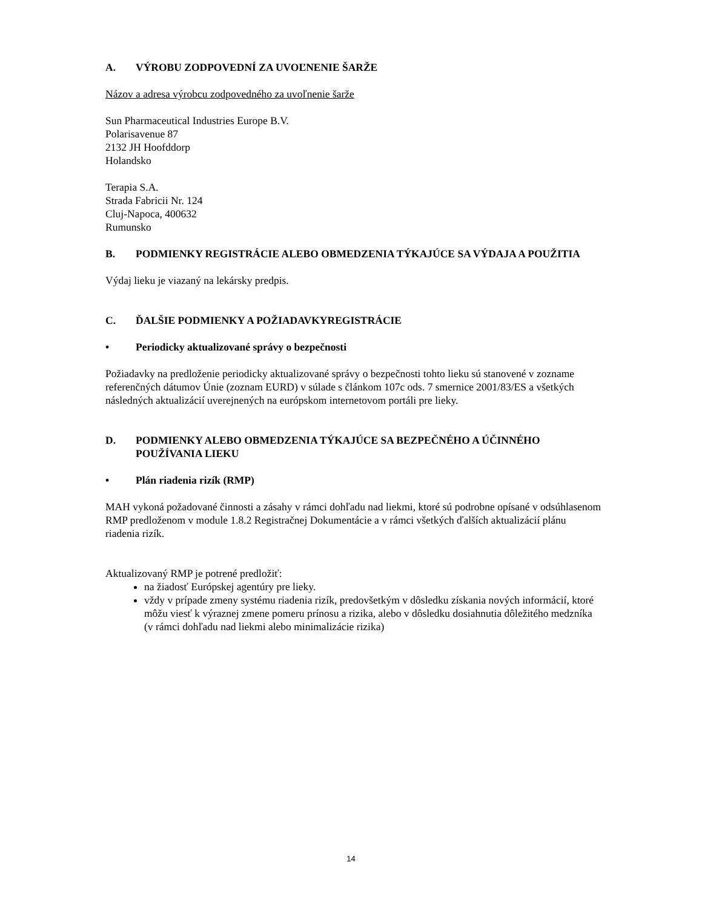A. VÝROBU ZODPOVEDNÍ ZA UVOĽNENIE ŠARŽE
Názov a adresa výrobcu zodpovedného za uvoľnenie šarže
Sun Pharmaceutical Industries Europe B.V.
Polarisavenue 87
2132 JH Hoofddorp
Holandsko
Terapia S.A.
Strada Fabricii Nr. 124
Cluj-Napoca, 400632
Rumunsko
B. PODMIENKY REGISTRÁCIE ALEBO OBMEDZENIA TÝKAJÚCE SA VÝDAJA A POUŽITIA
Výdaj lieku je viazaný na lekársky predpis.
C. ĎALŠIE PODMIENKY A POŽIADAVKYREGISTRÁCIE
• Periodicky aktualizované správy o bezpečnosti
Požiadavky na predloženie periodicky aktualizované správy o bezpečnosti tohto lieku sú stanovené v zozname referenčných dátumov Únie (zoznam EURD) v súlade s článkom 107c ods. 7 smernice 2001/83/ES a všetkých následných aktualizácií uverejnených na európskom internetovom portáli pre lieky.
D. PODMIENKY ALEBO OBMEDZENIA TÝKAJÚCE SA BEZPEČNÉHO A ÚČINNÉHO POUŽÍVANIA LIEKU
• Plán riadenia rizík (RMP)
MAH vykoná požadované činnosti a zásahy v rámci dohľadu nad liekmi, ktoré sú podrobne opísané v odsúhlasenom RMP predloženom v module 1.8.2 Registračnej Dokumentácie a v rámci všetkých ďalších aktualizácií plánu riadenia rizík.
Aktualizovaný RMP je potrené predložiť:
na žiadosť Európskej agentúry pre lieky.
vždy v prípade zmeny systému riadenia rizík, predovšetkým v dôsledku získania nových informácií, ktoré môžu viesť k výraznej zmene pomeru prínosu a rizika, alebo v dôsledku dosiahnutia dôležitého medzníka (v rámci dohľadu nad liekmi alebo minimalizácie rizika)
14